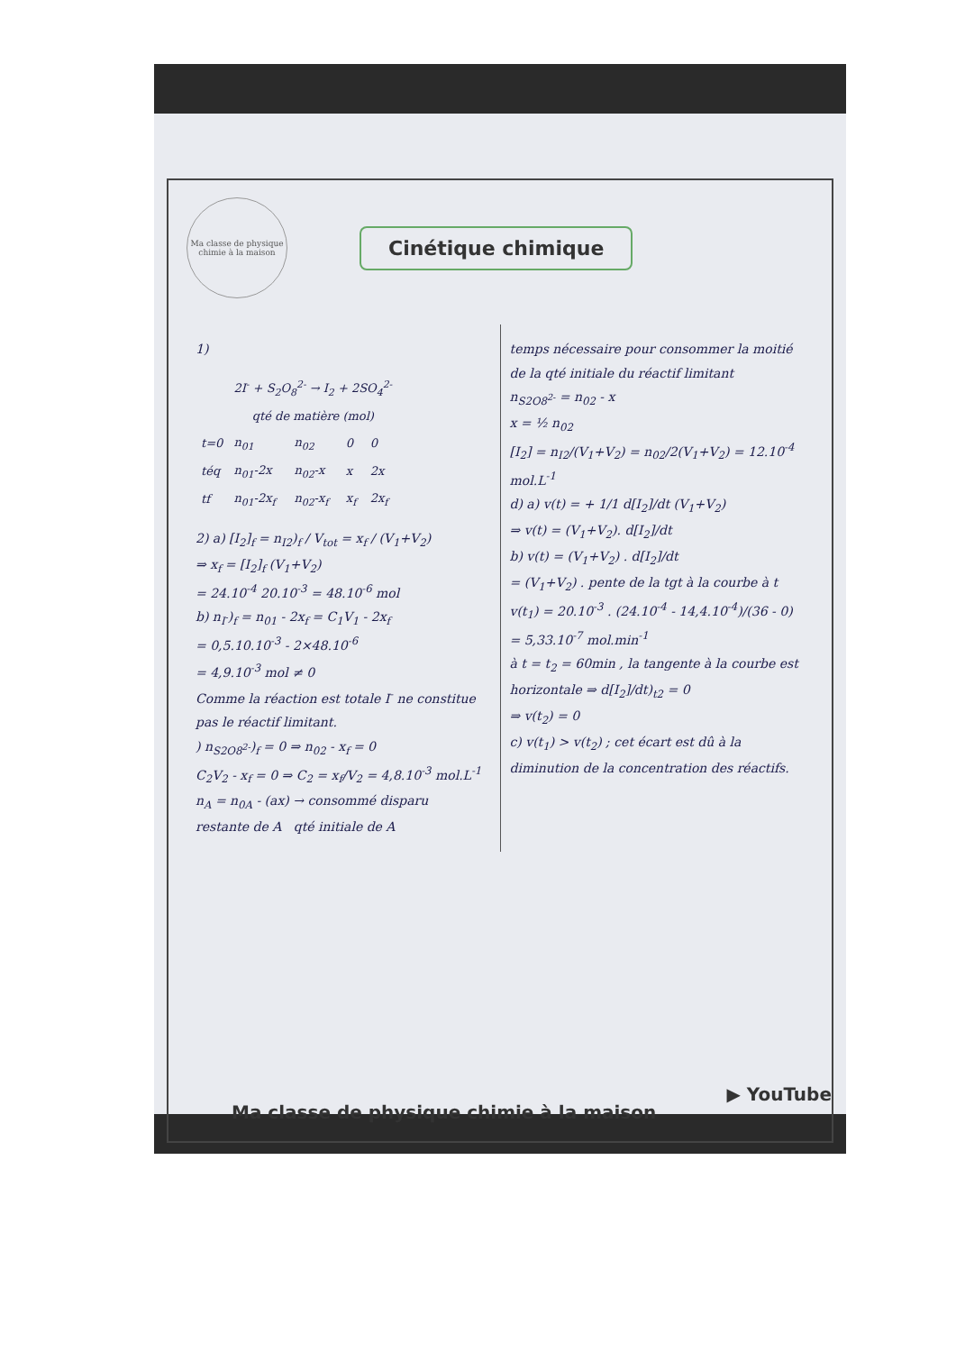Ma classe de physique chimie à la maison
Cinétique chimique
1)
| | 2I<sup>-</sup> + S<sub>2</sub>O<sub>8</sub><sup>2-</sup> → I<sub>2</sub> + 2SO<sub>4</sub><sup>2-</sup> | | | |
| --- | --- | --- | --- | --- |
| | qté de matière (mol) | | | |
| t=0 | n<sub>01</sub> | n<sub>02</sub> | 0 | 0 |
| téq | n<sub>01</sub>-2x | n<sub>02</sub>-x | x | 2x |
| tf | n<sub>01</sub>-2x<sub>f</sub> | n<sub>02</sub>-x<sub>f</sub> | x<sub>f</sub> | 2x<sub>f</sub> |
2) a) [I<sub>2</sub>]<sub>f</sub> = n<sub>I2</sub>)<sub>f</sub> / V<sub>tot</sub> = x<sub>f</sub> / (V<sub>1</sub>+V<sub>2</sub>)
⇒ x<sub>f</sub> = [I<sub>2</sub>]<sub>f</sub> (V<sub>1</sub>+V<sub>2</sub>)
= 24.10<sup>-4</sup> 20.10<sup>-3</sup> = 48.10<sup>-6</sup> mol
b) n<sub>I<sup>-</sup></sub>)<sub>f</sub> = n<sub>01</sub> - 2x<sub>f</sub> = C<sub>1</sub>V<sub>1</sub> - 2x<sub>f</sub>
= 0,5.10.10<sup>-3</sup> - 2×48.10<sup>-6</sup>
= 4,9.10<sup>-3</sup> mol ≠ 0
Comme la réaction est totale I<sup>-</sup> ne constitue pas le réactif limitant.
) n<sub>S2O8<sup>2-</sup></sub>)<sub>f</sub> = 0 ⇒ n<sub>02</sub> - x<sub>f</sub> = 0
C<sub>2</sub>V<sub>2</sub> - x<sub>f</sub> = 0 ⇒ C<sub>2</sub> = x<sub>f</sub>/V<sub>2</sub> = 4,8.10<sup>-3</sup> mol.L<sup>-1</sup>
n<sub>A</sub> = n<sub>0A</sub> - (ax) → consommé disparu
restante de A qté initiale de A
temps nécessaire pour consommer la moitié de la qté initiale du réactif limitant
n<sub>S2O8<sup>2-</sup></sub> = n<sub>02</sub> - x
x = ½ n<sub>02</sub>
[I<sub>2</sub>] = n<sub>I2</sub>/(V<sub>1</sub>+V<sub>2</sub>) = n<sub>02</sub>/2(V<sub>1</sub>+V<sub>2</sub>) = 12.10<sup>-4</sup> mol.L<sup>-1</sup>
d) a) v(t) = + 1/1 d[I<sub>2</sub>]/dt (V<sub>1</sub>+V<sub>2</sub>)
⇒ v(t) = (V<sub>1</sub>+V<sub>2</sub>). d[I<sub>2</sub>]/dt
b) v(t) = (V<sub>1</sub>+V<sub>2</sub>) . d[I<sub>2</sub>]/dt
= (V<sub>1</sub>+V<sub>2</sub>) . pente de la tgt à la courbe à t
v(t<sub>1</sub>) = 20.10<sup>-3</sup> . (24.10<sup>-4</sup> - 14,4.10<sup>-4</sup>)/(36 - 0)
= 5,33.10<sup>-7</sup> mol.min<sup>-1</sup>
à t = t<sub>2</sub> = 60min , la tangente à la courbe est horizontale ⇒ d[I<sub>2</sub>]/dt)<sub>t2</sub> = 0
⇒ v(t<sub>2</sub>) = 0
c) v(t<sub>1</sub>) > v(t<sub>2</sub>) ; cet écart est dû à la diminution de la concentration des réactifs.
▶ YouTube
Ma classe de physique chimie à la maison